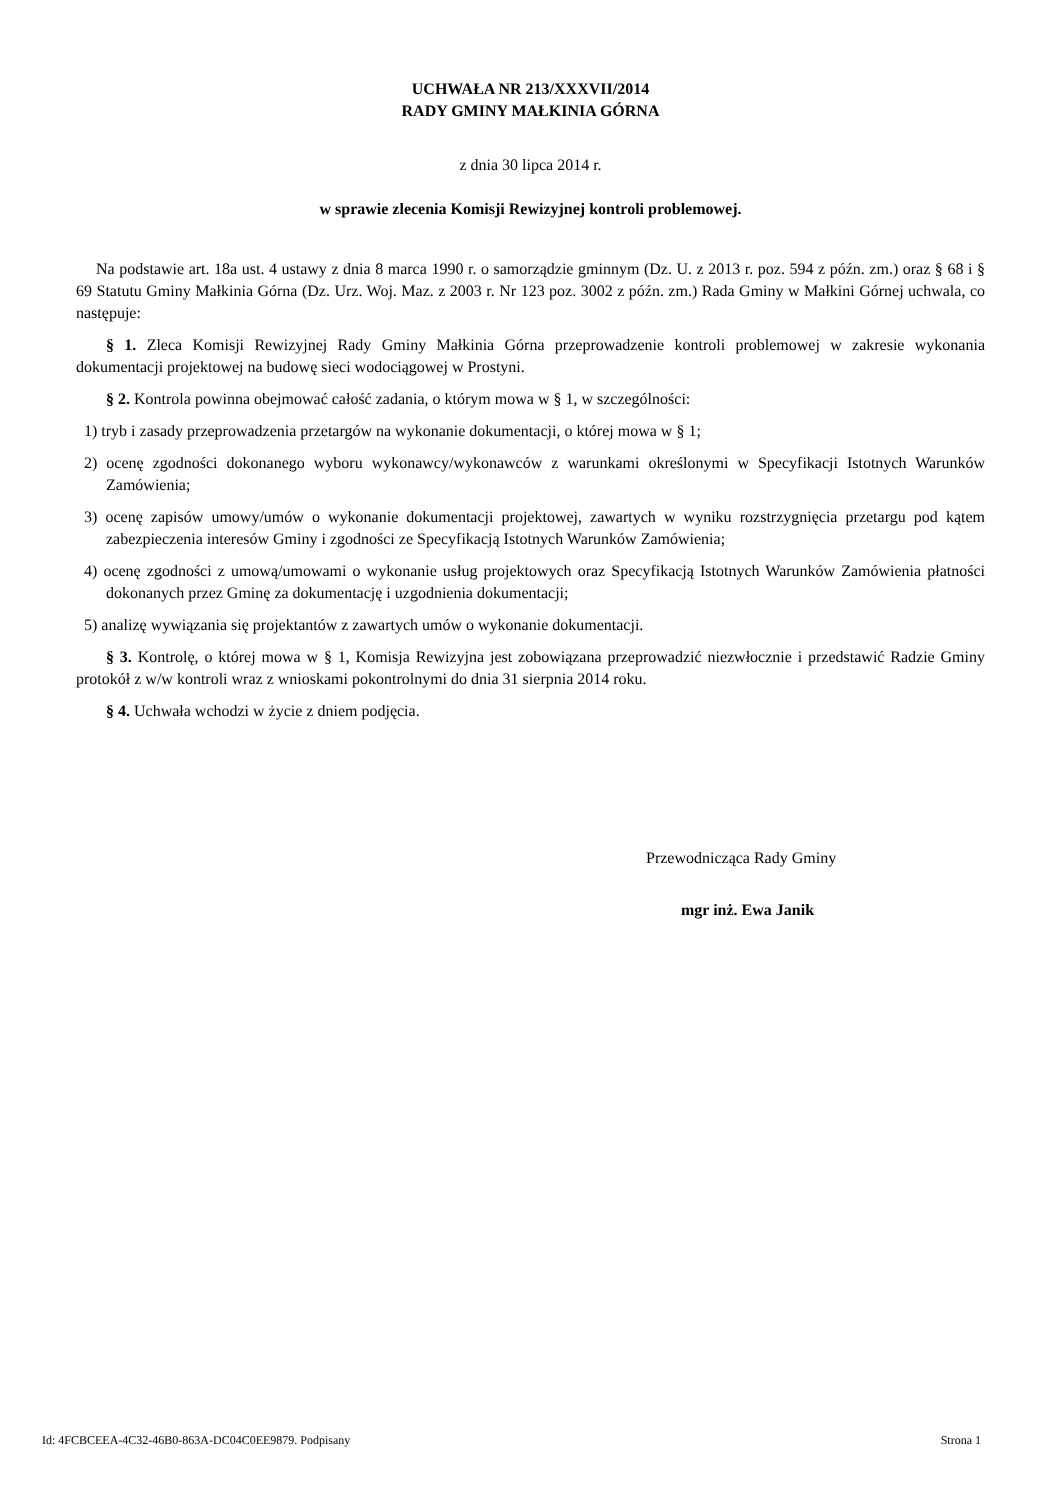UCHWAŁA NR 213/XXXVII/2014
RADY GMINY MAŁKINIA GÓRNA
z dnia 30 lipca 2014 r.
w sprawie zlecenia Komisji Rewizyjnej kontroli problemowej.
Na podstawie art. 18a ust. 4 ustawy z dnia 8 marca 1990 r. o samorządzie gminnym (Dz. U. z 2013 r. poz. 594 z późn. zm.) oraz § 68 i § 69 Statutu Gminy Małkinia Górna (Dz. Urz. Woj. Maz. z 2003 r. Nr 123 poz. 3002 z późn. zm.) Rada Gminy w Małkini Górnej uchwala, co następuje:
§ 1. Zleca Komisji Rewizyjnej Rady Gminy Małkinia Górna przeprowadzenie kontroli problemowej w zakresie wykonania dokumentacji projektowej na budowę sieci wodociągowej w Prostyni.
§ 2. Kontrola powinna obejmować całość zadania, o którym mowa w § 1, w szczególności:
1) tryb i zasady przeprowadzenia przetargów na wykonanie dokumentacji, o której mowa w § 1;
2) ocenę zgodności dokonanego wyboru wykonawcy/wykonawców z warunkami określonymi w Specyfikacji Istotnych Warunków Zamówienia;
3) ocenę zapisów umowy/umów o wykonanie dokumentacji projektowej, zawartych w wyniku rozstrzygnięcia przetargu pod kątem zabezpieczenia interesów Gminy i zgodności ze Specyfikacją Istotnych Warunków Zamówienia;
4) ocenę zgodności z umową/umowami o wykonanie usług projektowych oraz Specyfikacją Istotnych Warunków Zamówienia płatności dokonanych przez Gminę za dokumentację i uzgodnienia dokumentacji;
5) analizę wywiązania się projektantów z zawartych umów o wykonanie dokumentacji.
§ 3. Kontrolę, o której mowa w § 1, Komisja Rewizyjna jest zobowiązana przeprowadzić niezwłocznie i przedstawić Radzie Gminy protokół z w/w kontroli wraz z wnioskami pokontrolnymi do dnia 31 sierpnia 2014 roku.
§ 4. Uchwała wchodzi w życie z dniem podjęcia.
Przewodnicząca Rady Gminy
mgr inż. Ewa Janik
Id: 4FCBCEEA-4C32-46B0-863A-DC04C0EE9879. Podpisany Strona 1